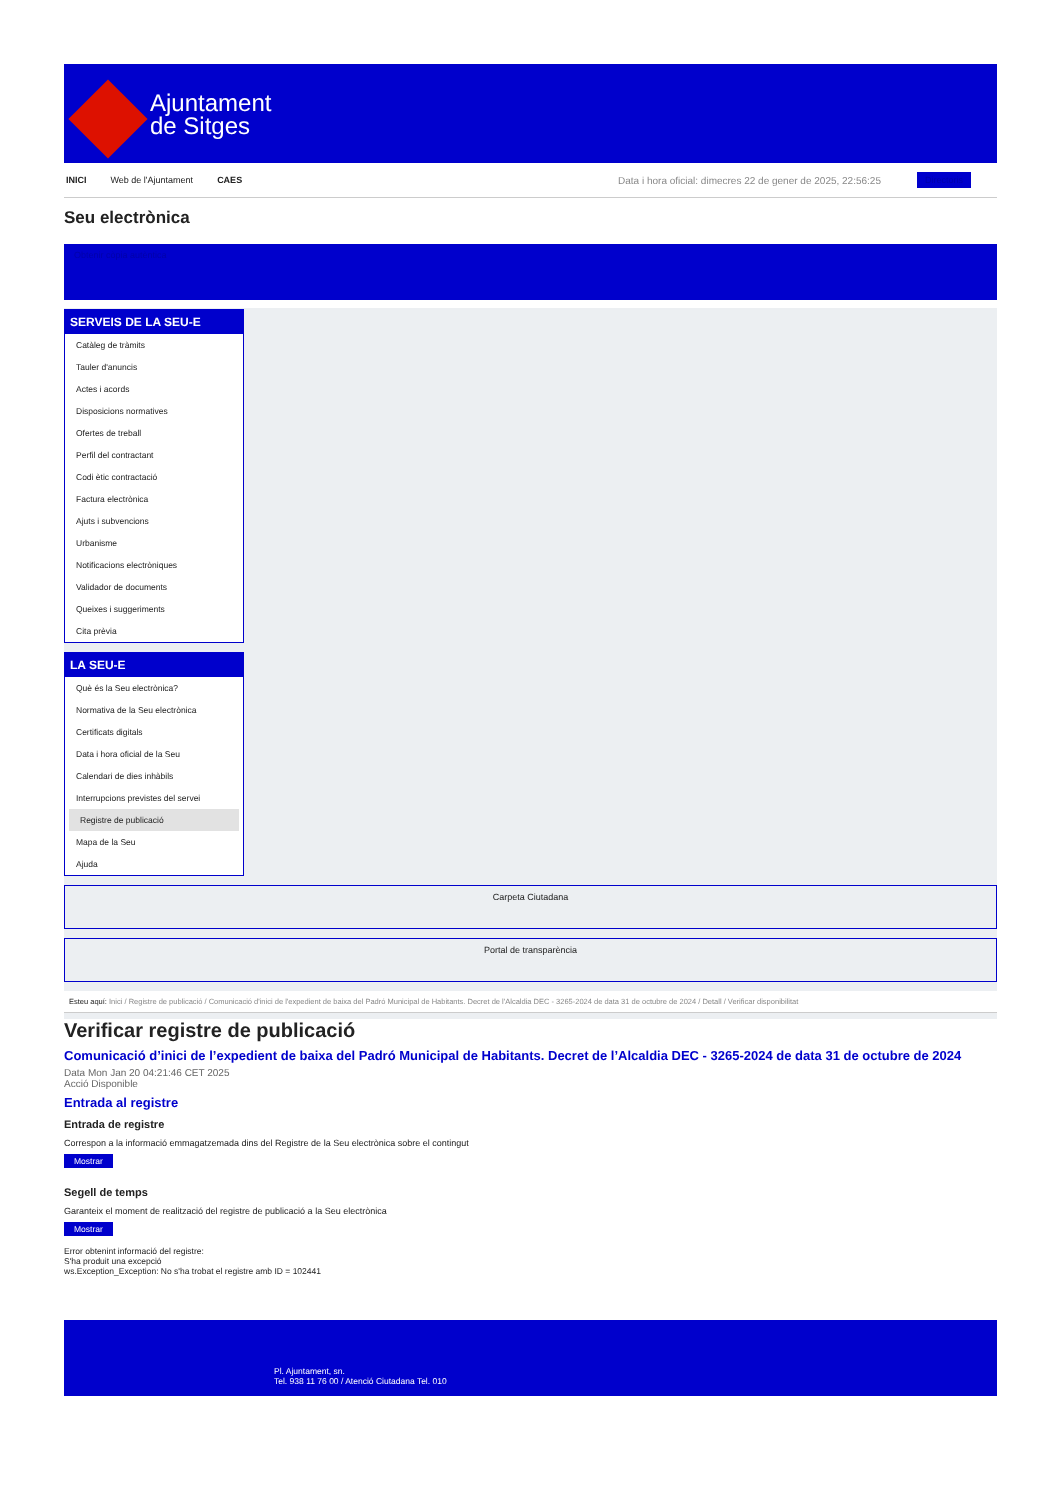Ajuntament
de Sitges
INICI Web de l'Ajuntament CAES Data i hora oficial: dimecres 22 de gener de 2025, 22:56:25 Directoris
Seu electrònica
Obtenir còpia autèntica
SERVEIS DE LA SEU-E
Catàleg de tràmits
Tauler d'anuncis
Actes i acords
Disposicions normatives
Ofertes de treball
Perfil del contractant
Codi ètic contractació
Factura electrònica
Ajuts i subvencions
Urbanisme
Notificacions electròniques
Validador de documents
Queixes i suggeriments
Cita prèvia
LA SEU-E
Què és la Seu electrònica?
Normativa de la Seu electrònica
Certificats digitals
Data i hora oficial de la Seu
Calendari de dies inhàbils
Interrupcions previstes del servei
Registre de publicació
Mapa de la Seu
Ajuda
Carpeta Ciutadana
Portal de transparència
Esteu aquí: Inici / Registre de publicació / Comunicació d'inici de l'expedient de baixa del Padró Municipal de Habitants. Decret de l'Alcaldia DEC - 3265-2024 de data 31 de octubre de 2024 / Detall / Verificar disponibilitat
Verificar registre de publicació
Comunicació d’inici de l’expedient de baixa del Padró Municipal de Habitants. Decret de l’Alcaldia DEC - 3265-2024 de data 31 de octubre de 2024
Data Mon Jan 20 04:21:46 CET 2025
Acció Disponible
Entrada al registre
Entrada de registre
Correspon a la informació emmagatzemada dins del Registre de la Seu electrònica sobre el contingut
Mostrar
Segell de temps
Garanteix el moment de realització del registre de publicació a la Seu electrònica
Mostrar
Error obtenint informació del registre:
S'ha produit una excepció
ws.Exception_Exception: No s'ha trobat el registre amb ID = 102441
Pl. Ajuntament, sn.
Tel. 938 11 76 00 / Atenció Ciutadana Tel. 010